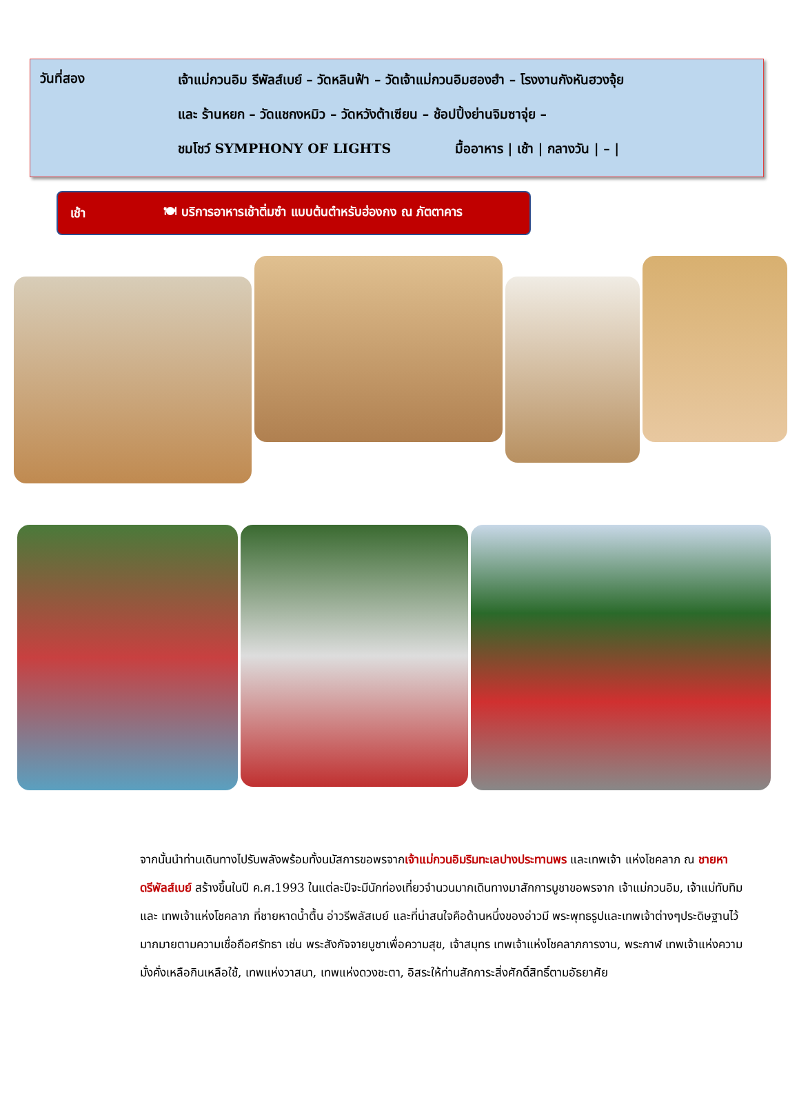วันที่สอง
เจ้าแม่กวนอิม รีพัลส์เบย์ – วัดหลินฟ้า – วัดเจ้าแม่กวนอิมฮองฮำ – โรงงานกังหันฮวงจุ้ย
และ ร้านหยก – วัดแชกงหมิว – วัดหวังต้าเซียน – ช้อปปิ้งย่านจิมซาจุ่ย –
ชมโชว์ SYMPHONY OF LIGHTS มื้ออาหาร | เช้า | กลางวัน | – |
เช้า 🍽 บริการอาหารเช้าติ่มซำ แบบต้นตำหรับฮ่องกง ณ ภัตตาคาร
จากนั้นนำท่านเดินทางไปรับพลังพร้อมทั้งนมัสการขอพรจากเจ้าแม่กวนอิมริมทะเลปางประทานพร และเทพเจ้า แห่งโชคลาภ ณ ชายหาดรีพัลส์เบย์ สร้างขึ้นในปี ค.ศ.1993 ในแต่ละปีจะมีนักท่องเที่ยวจำนวนมากเดินทางมาสักการบูชาขอพรจาก เจ้าแม่กวนอิม, เจ้าแม่ทับทิม และ เทพเจ้าแห่งโชคลาภ ที่ชายหาดน้ำตื้น อ่าวรีพลัสเบย์ และที่น่าสนใจคือด้านหนึ่งของอ่าวมี พระพุทธรูปและเทพเจ้าต่างๆประดิษฐานไว้มากมายตามความเชื่อถือศรัทธา เช่น พระสังกัจจายบูชาเพื่อความสุข, เจ้าสมุทร เทพเจ้าแห่งโชคลาภการงาน, พระกาฬ เทพเจ้าแห่งความมั่งคั่งเหลือกินเหลือใช้, เทพแห่งวาสนา, เทพแห่งดวงชะตา, อิสระให้ท่านสักการะสิ่งศักดิ์สิทธิ์ตามอัธยาศัย